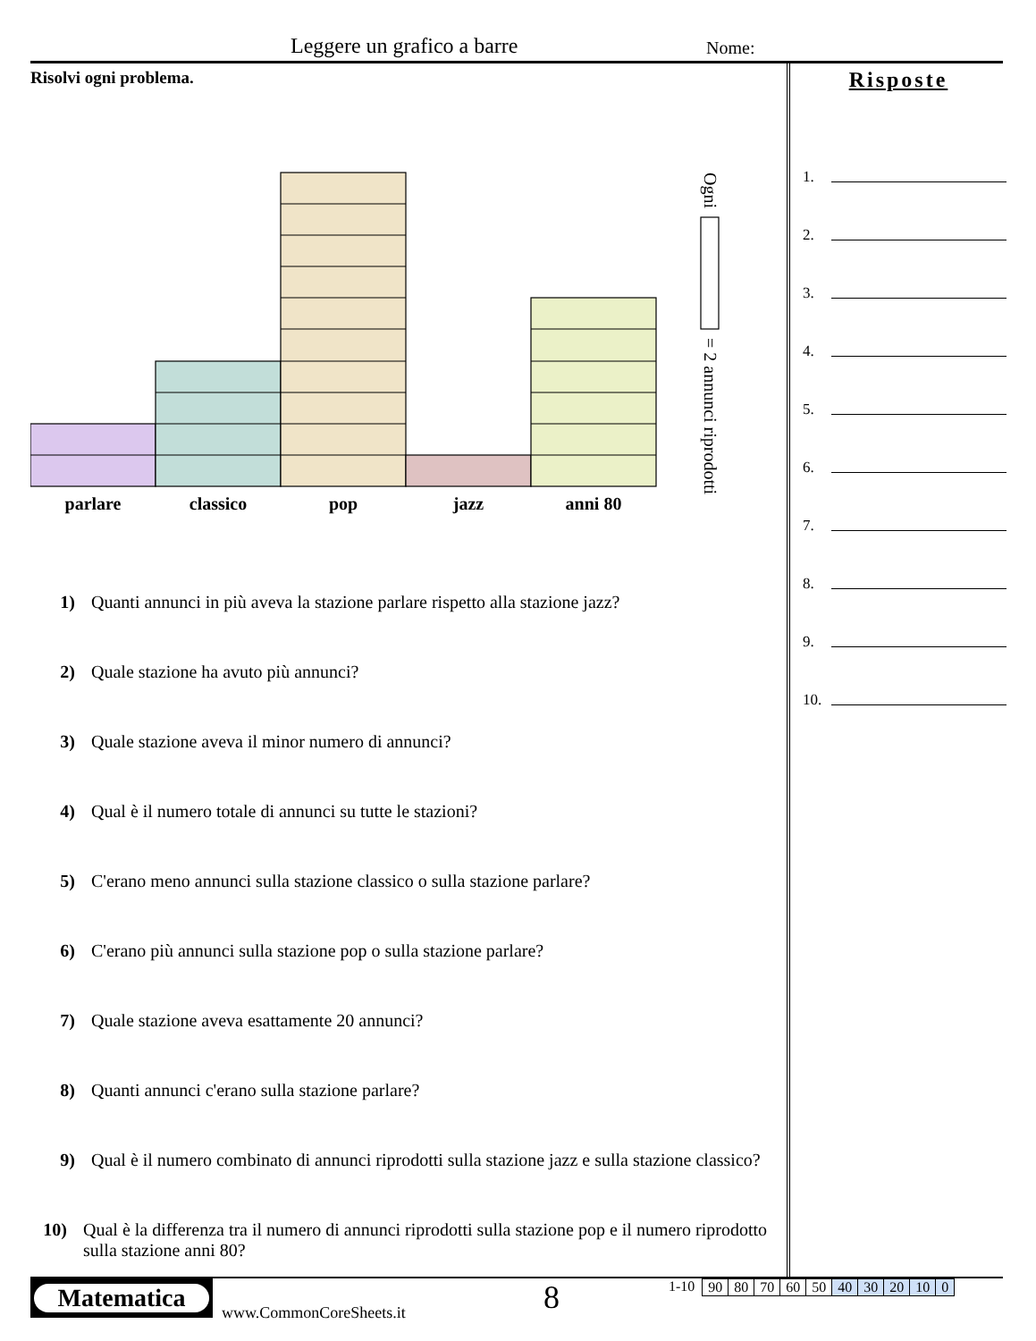Leggere un grafico a barre Nome:
Risolvi ogni problema.
parlare
classico
pop
jazz
anni 80
Ogni
= 2 annunci riprodotti
1) Quanti annunci in più aveva la stazione parlare rispetto alla stazione jazz?
2) Quale stazione ha avuto più annunci?
3) Quale stazione aveva il minor numero di annunci?
4) Qual è il numero totale di annunci su tutte le stazioni?
5) C'erano meno annunci sulla stazione classico o sulla stazione parlare?
6) C'erano più annunci sulla stazione pop o sulla stazione parlare?
7) Quale stazione aveva esattamente 20 annunci?
8) Quanti annunci c'erano sulla stazione parlare?
9) Qual è il numero combinato di annunci riprodotti sulla stazione jazz e sulla stazione classico?
10) Qual è la differenza tra il numero di annunci riprodotti sulla stazione pop e il numero riprodotto sulla stazione anni 80?
Risposte
1.
2.
3.
4.
5.
6.
7.
8.
9.
10.
Matematica
www.CommonCoreSheets.it
8
1-10
| 90 | 80 | 70 | 60 | 50 | 40 | 30 | 20 | 10 | 0 |